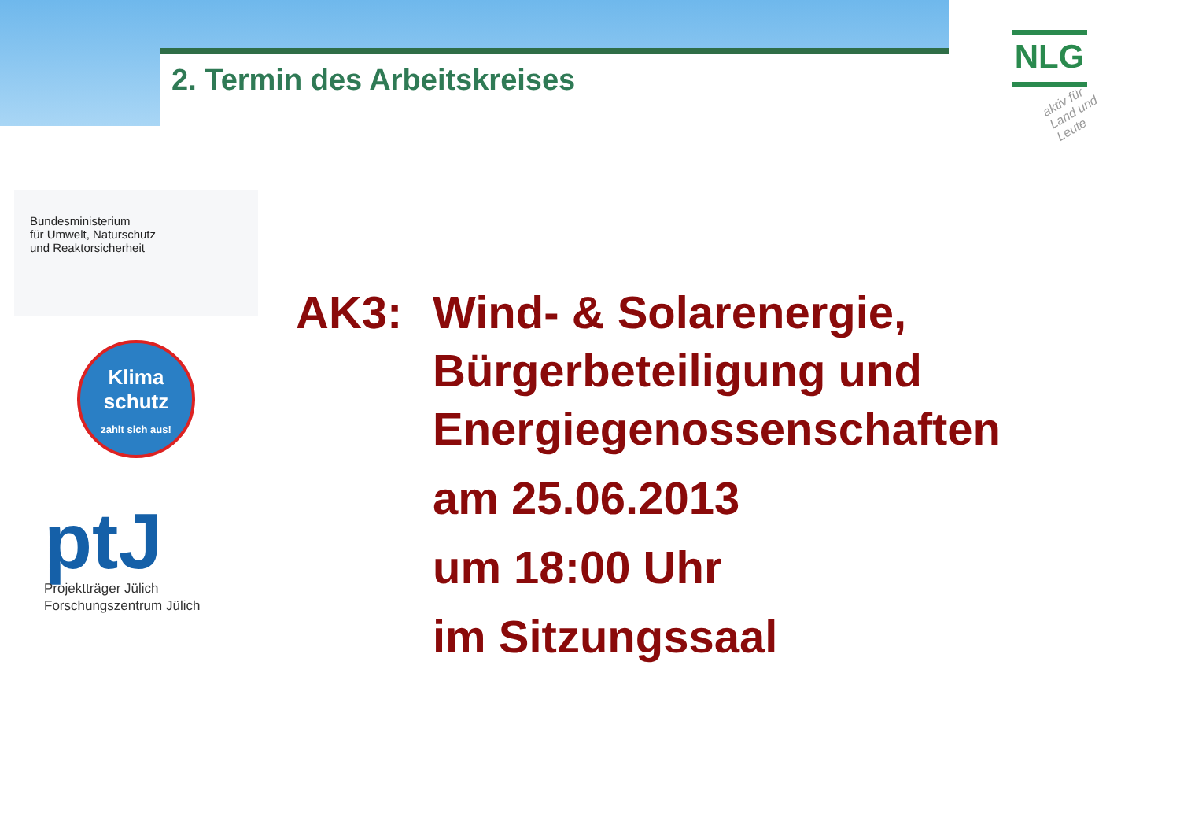2. Termin des Arbeitskreises
NLG
aktiv für Land und Leute
Bundesministerium
für Umwelt, Naturschutz
und Reaktorsicherheit
Klima
schutz
zahlt sich aus!
ptJ
Projektträger Jülich
Forschungszentrum Jülich
AK3: Wind- & Solarenergie,
Bürgerbeteiligung und
Energiegenossenschaften
am 25.06.2013
um 18:00 Uhr
im Sitzungssaal